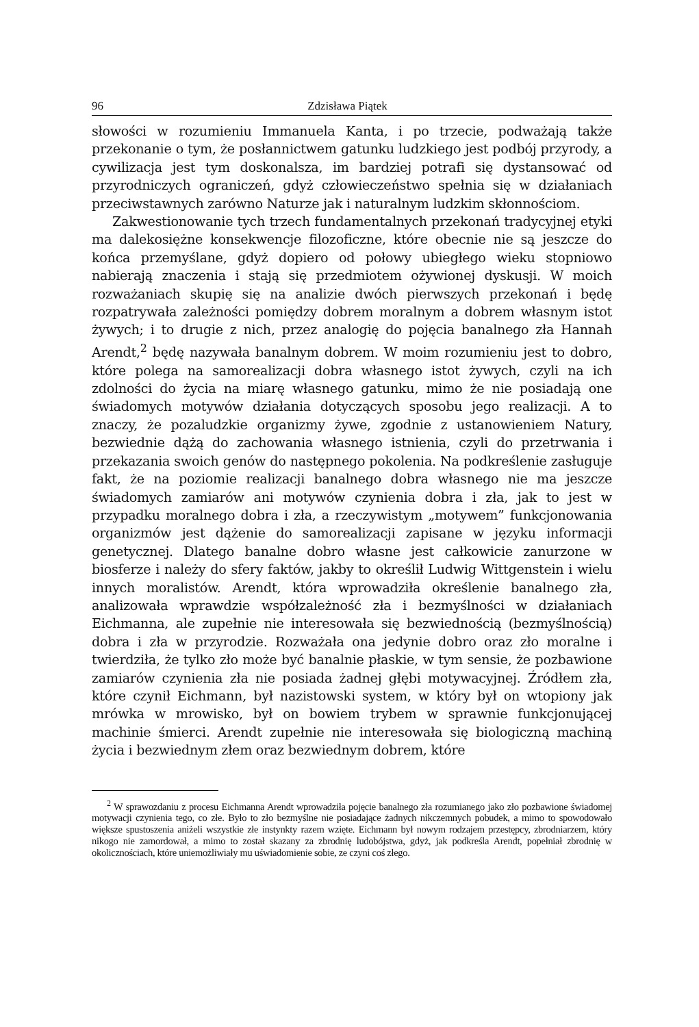96 Zdzisława Piątek
słowości w rozumieniu Immanuela Kanta, i po trzecie, podważają także przekonanie o tym, że posłannictwem gatunku ludzkiego jest podbój przyrody, a cywilizacja jest tym doskonalsza, im bardziej potrafi się dystansować od przyrodniczych ograniczeń, gdyż człowieczeństwo spełnia się w działaniach przeciwstawnych zarówno Naturze jak i naturalnym ludzkim skłonnościom.
Zakwestionowanie tych trzech fundamentalnych przekonań tradycyjnej etyki ma dalekosiężne konsekwencje filozoficzne, które obecnie nie są jeszcze do końca przemyślane, gdyż dopiero od połowy ubiegłego wieku stopniowo nabierają znaczenia i stają się przedmiotem ożywionej dyskusji. W moich rozważaniach skupię się na analizie dwóch pierwszych przekonań i będę rozpatrywała zależności pomiędzy dobrem moralnym a dobrem własnym istot żywych; i to drugie z nich, przez analogię do pojęcia banalnego zła Hannah Arendt,<sup>2</sup> będę nazywała banalnym dobrem. W moim rozumieniu jest to dobro, które polega na samorealizacji dobra własnego istot żywych, czyli na ich zdolności do życia na miarę własnego gatunku, mimo że nie posiadają one świadomych motywów działania dotyczących sposobu jego realizacji. A to znaczy, że pozaludzkie organizmy żywe, zgodnie z ustanowieniem Natury, bezwiednie dążą do zachowania własnego istnienia, czyli do przetrwania i przekazania swoich genów do następnego pokolenia. Na podkreślenie zasługuje fakt, że na poziomie realizacji banalnego dobra własnego nie ma jeszcze świadomych zamiarów ani motywów czynienia dobra i zła, jak to jest w przypadku moralnego dobra i zła, a rzeczywistym „motywem” funkcjonowania organizmów jest dążenie do samorealizacji zapisane w języku informacji genetycznej. Dlatego banalne dobro własne jest całkowicie zanurzone w biosferze i należy do sfery faktów, jakby to określił Ludwig Wittgenstein i wielu innych moralistów. Arendt, która wprowadziła określenie banalnego zła, analizowała wprawdzie współzależność zła i bezmyślności w działaniach Eichmanna, ale zupełnie nie interesowała się bezwiednością (bezmyślnością) dobra i zła w przyrodzie. Rozważała ona jedynie dobro oraz zło moralne i twierdziła, że tylko zło może być banalnie płaskie, w tym sensie, że pozbawione zamiarów czynienia zła nie posiada żadnej głębi motywacyjnej. Źródłem zła, które czynił Eichmann, był nazistowski system, w który był on wtopiony jak mrówka w mrowisko, był on bowiem trybem w sprawnie funkcjonującej machinie śmierci. Arendt zupełnie nie interesowała się biologiczną machiną życia i bezwiednym złem oraz bezwiednym dobrem, które
<sup>2</sup> W sprawozdaniu z procesu Eichmanna Arendt wprowadziła pojęcie banalnego zła rozumianego jako zło pozbawione świadomej motywacji czynienia tego, co złe. Było to zło bezmyślne nie posiadające żadnych nikczemnych pobudek, a mimo to spowodowało większe spustoszenia aniżeli wszystkie złe instynkty razem wzięte. Eichmann był nowym rodzajem przestępcy, zbrodniarzem, który nikogo nie zamordował, a mimo to został skazany za zbrodnię ludobójstwa, gdyż, jak podkreśla Arendt, popełniał zbrodnię w okolicznościach, które uniemożliwiały mu uświadomienie sobie, ze czyni coś złego.